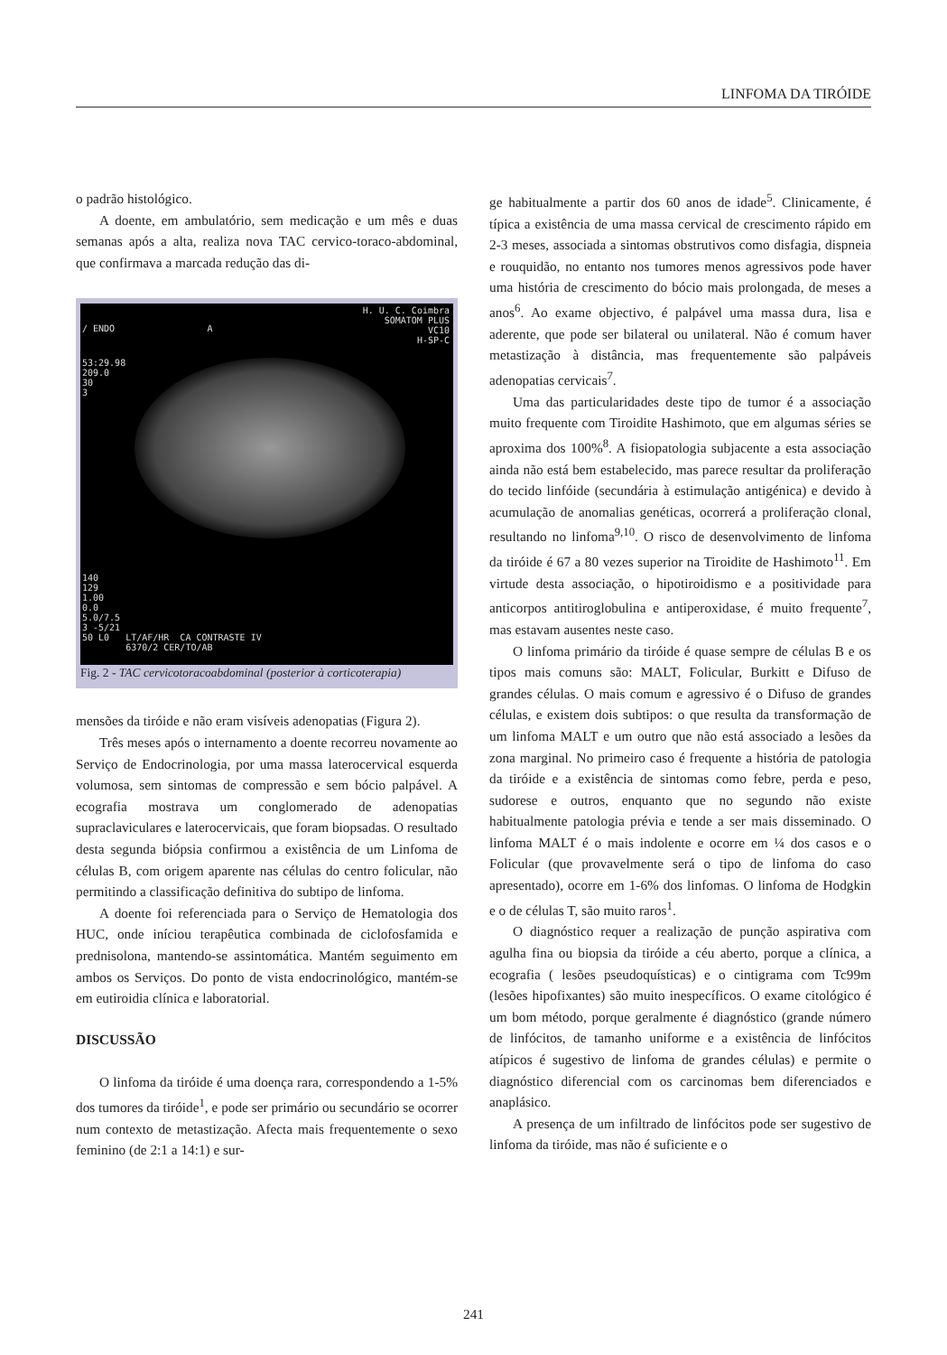LINFOMA DA TIRÓIDE
o padrão histológico.
A doente, em ambulatório, sem medicação e um mês e duas semanas após a alta, realiza nova TAC cervico-toraco-abdominal, que confirmava a marcada redução das di-
H. U. C. Coimbra
SOMATOM PLUS
VC10
H-SP-C
/ ENDO A
53:29.98
209.0
30
3
140
129
1.00
0.0
5.0/7.5
3 -5/21
50 L0 LT/AF/HR CA CONTRASTE IV
6370/2 CER/TO/AB
Fig. 2 - TAC cervicotoracoabdominal (posterior à corticoterapia)
mensões da tiróide e não eram visíveis adenopatias (Figura 2).
Três meses após o internamento a doente recorreu novamente ao Serviço de Endocrinologia, por uma massa laterocervical esquerda volumosa, sem sintomas de compressão e sem bócio palpável. A ecografia mostrava um conglomerado de adenopatias supraclaviculares e laterocervicais, que foram biopsadas. O resultado desta segunda biópsia confirmou a existência de um Linfoma de células B, com origem aparente nas células do centro folicular, não permitindo a classificação definitiva do subtipo de linfoma.
A doente foi referenciada para o Serviço de Hematologia dos HUC, onde iníciou terapêutica combinada de ciclofosfamida e prednisolona, mantendo-se assintomática. Mantém seguimento em ambos os Serviços. Do ponto de vista endocrinológico, mantém-se em eutiroidia clínica e laboratorial.
DISCUSSÃO
O linfoma da tiróide é uma doença rara, correspondendo a 1-5% dos tumores da tiróide<sup>1</sup>, e pode ser primário ou secundário se ocorrer num contexto de metastização. Afecta mais frequentemente o sexo feminino (de 2:1 a 14:1) e sur-
ge habitualmente a partir dos 60 anos de idade<sup>5</sup>. Clinicamente, é típica a existência de uma massa cervical de crescimento rápido em 2-3 meses, associada a sintomas obstrutivos como disfagia, dispneia e rouquidão, no entanto nos tumores menos agressivos pode haver uma história de crescimento do bócio mais prolongada, de meses a anos<sup>6</sup>. Ao exame objectivo, é palpável uma massa dura, lisa e aderente, que pode ser bilateral ou unilateral. Não é comum haver metastização à distância, mas frequentemente são palpáveis adenopatias cervicais<sup>7</sup>.
Uma das particularidades deste tipo de tumor é a associação muito frequente com Tiroidite Hashimoto, que em algumas séries se aproxima dos 100%<sup>8</sup>. A fisiopatologia subjacente a esta associação ainda não está bem estabelecido, mas parece resultar da proliferação do tecido linfóide (secundária à estimulação antigénica) e devido à acumulação de anomalias genéticas, ocorrerá a proliferação clonal, resultando no linfoma<sup>9,10</sup>. O risco de desenvolvimento de linfoma da tiróide é 67 a 80 vezes superior na Tiroidite de Hashimoto<sup>11</sup>. Em virtude desta associação, o hipotiroidismo e a positividade para anticorpos antitiroglobulina e antiperoxidase, é muito frequente<sup>7</sup>, mas estavam ausentes neste caso.
O linfoma primário da tiróide é quase sempre de células B e os tipos mais comuns são: MALT, Folicular, Burkitt e Difuso de grandes células. O mais comum e agressivo é o Difuso de grandes células, e existem dois subtipos: o que resulta da transformação de um linfoma MALT e um outro que não está associado a lesões da zona marginal. No primeiro caso é frequente a história de patologia da tiróide e a existência de sintomas como febre, perda e peso, sudorese e outros, enquanto que no segundo não existe habitualmente patologia prévia e tende a ser mais disseminado. O linfoma MALT é o mais indolente e ocorre em ¼ dos casos e o Folicular (que provavelmente será o tipo de linfoma do caso apresentado), ocorre em 1-6% dos linfomas. O linfoma de Hodgkin e o de células T, são muito raros<sup>1</sup>.
O diagnóstico requer a realização de punção aspirativa com agulha fina ou biopsia da tiróide a céu aberto, porque a clínica, a ecografia ( lesões pseudoquísticas) e o cintigrama com Tc99m (lesões hipofixantes) são muito inespecíficos. O exame citológico é um bom método, porque geralmente é diagnóstico (grande número de linfócitos, de tamanho uniforme e a existência de linfócitos atípicos é sugestivo de linfoma de grandes células) e permite o diagnóstico diferencial com os carcinomas bem diferenciados e anaplásico.
A presença de um infiltrado de linfócitos pode ser sugestivo de linfoma da tiróide, mas não é suficiente e o
241